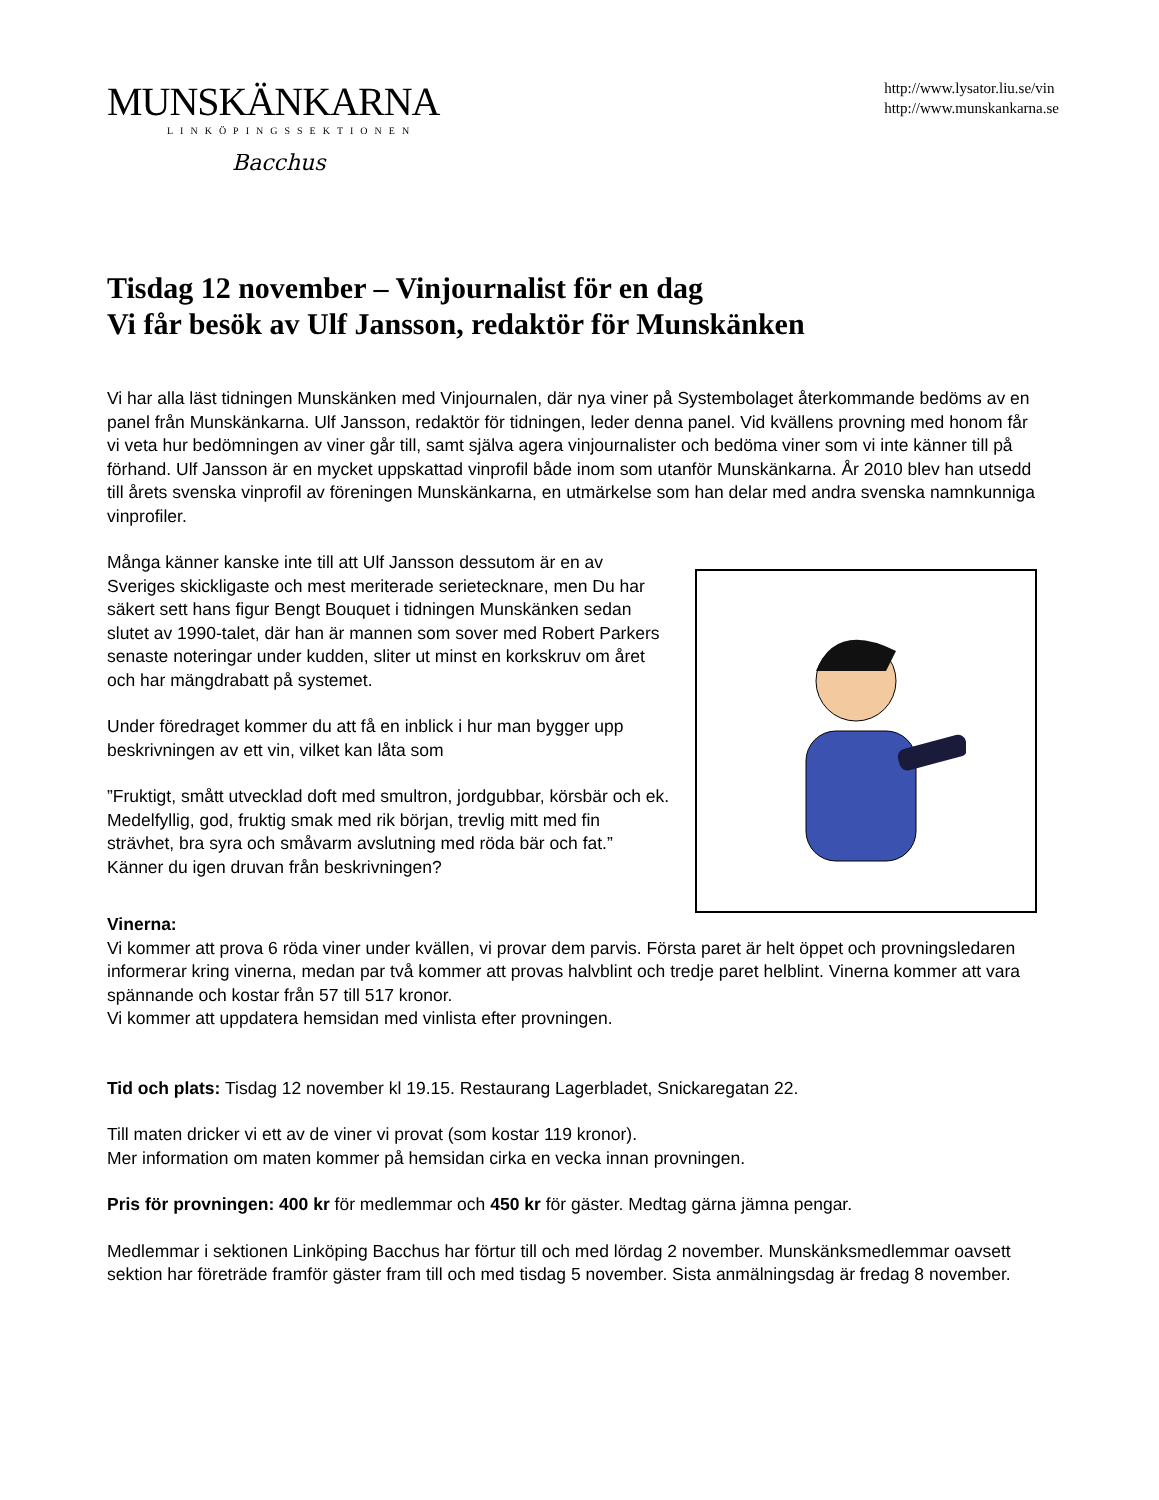MUNSKÄNKARNA
LINKÖPINGSSEKTIONEN
Bacchus
http://www.lysator.liu.se/vin
http://www.munskankarna.se
Tisdag 12 november – Vinjournalist för en dag
Vi får besök av Ulf Jansson, redaktör för Munskänken
Vi har alla läst tidningen Munskänken med Vinjournalen, där nya viner på Systembolaget återkommande bedöms av en panel från Munskänkarna. Ulf Jansson, redaktör för tidningen, leder denna panel. Vid kvällens provning med honom får vi veta hur bedömningen av viner går till, samt själva agera vinjournalister och bedöma viner som vi inte känner till på förhand. Ulf Jansson är en mycket uppskattad vinprofil både inom som utanför Munskänkarna. År 2010 blev han utsedd till årets svenska vinprofil av föreningen Munskänkarna, en utmärkelse som han delar med andra svenska namnkunniga vinprofiler.
Många känner kanske inte till att Ulf Jansson dessutom är en av Sveriges skickligaste och mest meriterade serietecknare, men Du har säkert sett hans figur Bengt Bouquet i tidningen Munskänken sedan slutet av 1990-talet, där han är mannen som sover med Robert Parkers senaste noteringar under kudden, sliter ut minst en korkskruv om året och har mängdrabatt på systemet.
Under föredraget kommer du att få en inblick i hur man bygger upp beskrivningen av ett vin, vilket kan låta som
”Fruktigt, smått utvecklad doft med smultron, jordgubbar, körsbär och ek. Medelfyllig, god, fruktig smak med rik början, trevlig mitt med fin strävhet, bra syra och småvarm avslutning med röda bär och fat.”
Känner du igen druvan från beskrivningen?
Vinerna:
Vi kommer att prova 6 röda viner under kvällen, vi provar dem parvis. Första paret är helt öppet och provningsledaren informerar kring vinerna, medan par två kommer att provas halvblint och tredje paret helblint. Vinerna kommer att vara spännande och kostar från 57 till 517 kronor.
Vi kommer att uppdatera hemsidan med vinlista efter provningen.
Tid och plats: Tisdag 12 november kl 19.15. Restaurang Lagerbladet, Snickaregatan 22.
Till maten dricker vi ett av de viner vi provat (som kostar 119 kronor).
Mer information om maten kommer på hemsidan cirka en vecka innan provningen.
Pris för provningen: 400 kr för medlemmar och 450 kr för gäster. Medtag gärna jämna pengar.
Medlemmar i sektionen Linköping Bacchus har förtur till och med lördag 2 november. Munskänksmedlemmar oavsett sektion har företräde framför gäster fram till och med tisdag 5 november. Sista anmälningsdag är fredag 8 november.